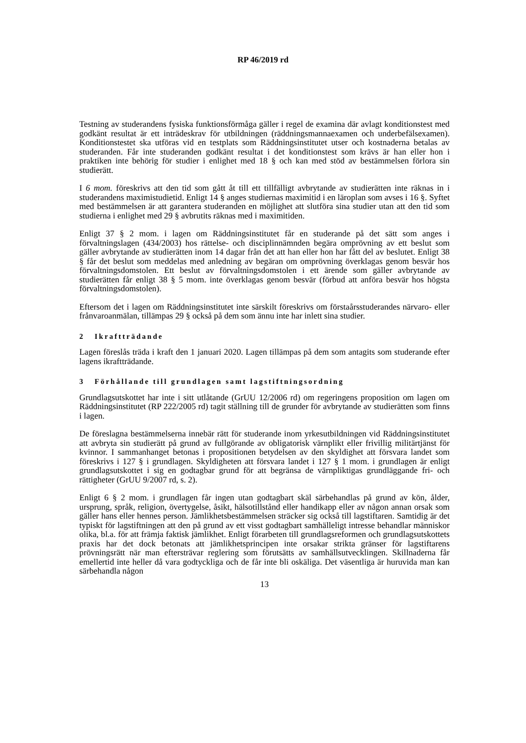RP 46/2019 rd
Testning av studerandens fysiska funktionsförmåga gäller i regel de examina där avlagt kondit­ionstest med godkänt resultat är ett inträdeskrav för utbildningen (räddningsmannaexamen och underbefälsexamen). Konditionstestet ska utföras vid en testplats som Räddningsinstitutet utser och kostnaderna betalas av studeranden. Får inte studeranden godkänt resultat i det konditions­test som krävs är han eller hon i praktiken inte behörig för studier i enlighet med 18 § och kan med stöd av bestämmelsen förlora sin studierätt.
I 6 mom. föreskrivs att den tid som gått åt till ett tillfälligt avbrytande av studierätten inte räknas in i studerandens maximistudietid. Enligt 14 § anges studiernas maximitid i en läroplan som avses i 16 §. Syftet med bestämmelsen är att garantera studeranden en möjlighet att slutföra sina studier utan att den tid som studierna i enlighet med 29 § avbrutits räknas med i maximitiden.
Enligt 37 § 2 mom. i lagen om Räddningsinstitutet får en studerande på det sätt som anges i förvaltningslagen (434/2003) hos rättelse- och disciplinnämnden begära omprövning av ett be­slut som gäller avbrytande av studierätten inom 14 dagar från det att han eller hon har fått del av beslutet. Enligt 38 § får det beslut som meddelas med anledning av begäran om omprövning överklagas genom besvär hos förvaltningsdomstolen. Ett beslut av förvaltningsdomstolen i ett ärende som gäller avbrytande av studierätten får enligt 38 § 5 mom. inte överklagas genom besvär (förbud att anföra besvär hos högsta förvaltningsdomstolen).
Eftersom det i lagen om Räddningsinstitutet inte särskilt föreskrivs om förstaårsstuderandes närvaro- eller frånvaroanmälan, tillämpas 29 § också på dem som ännu inte har inlett sina stu­dier.
2 Ikraftträdande
Lagen föreslås träda i kraft den 1 januari 2020. Lagen tillämpas på dem som antagits som stu­derande efter lagens ikraftträdande.
3 Förhållande till grundlagen samt lagstiftningsordning
Grundlagsutskottet har inte i sitt utlåtande (GrUU 12/2006 rd) om regeringens proposition om lagen om Räddningsinstitutet (RP 222/2005 rd) tagit ställning till de grunder för avbrytande av studierätten som finns i lagen.
De föreslagna bestämmelserna innebär rätt för studerande inom yrkesutbildningen vid Rädd­ningsinstitutet att avbryta sin studierätt på grund av fullgörande av obligatorisk värnplikt eller frivillig militärtjänst för kvinnor. I sammanhanget betonas i propositionen betydelsen av den skyldighet att försvara landet som föreskrivs i 127 § i grundlagen. Skyldigheten att försvara landet i 127 § 1 mom. i grundlagen är enligt grundlagsutskottet i sig en godtagbar grund för att begränsa de värnpliktigas grundläggande fri- och rättigheter (GrUU 9/2007 rd, s. 2).
Enligt 6 § 2 mom. i grundlagen får ingen utan godtagbart skäl särbehandlas på grund av kön, ålder, ursprung, språk, religion, övertygelse, åsikt, hälsotillstånd eller handikapp eller av någon annan orsak som gäller hans eller hennes person. Jämlikhetsbestämmelsen sträcker sig också till lagstiftaren. Samtidig är det typiskt för lagstiftningen att den på grund av ett visst godtagbart samhälleligt intresse behandlar människor olika, bl.a. för att främja faktisk jämlikhet. Enligt förarbeten till grundlagsreformen och grundlagsutskottets praxis har det dock betonats att jäm­likhetsprincipen inte orsakar strikta gränser för lagstiftarens prövningsrätt när man eftersträvar reglering som förutsätts av samhällsutvecklingen. Skillnaderna får emellertid inte heller då vara godtyckliga och de får inte bli oskäliga. Det väsentliga är huruvida man kan särbehandla någon
13